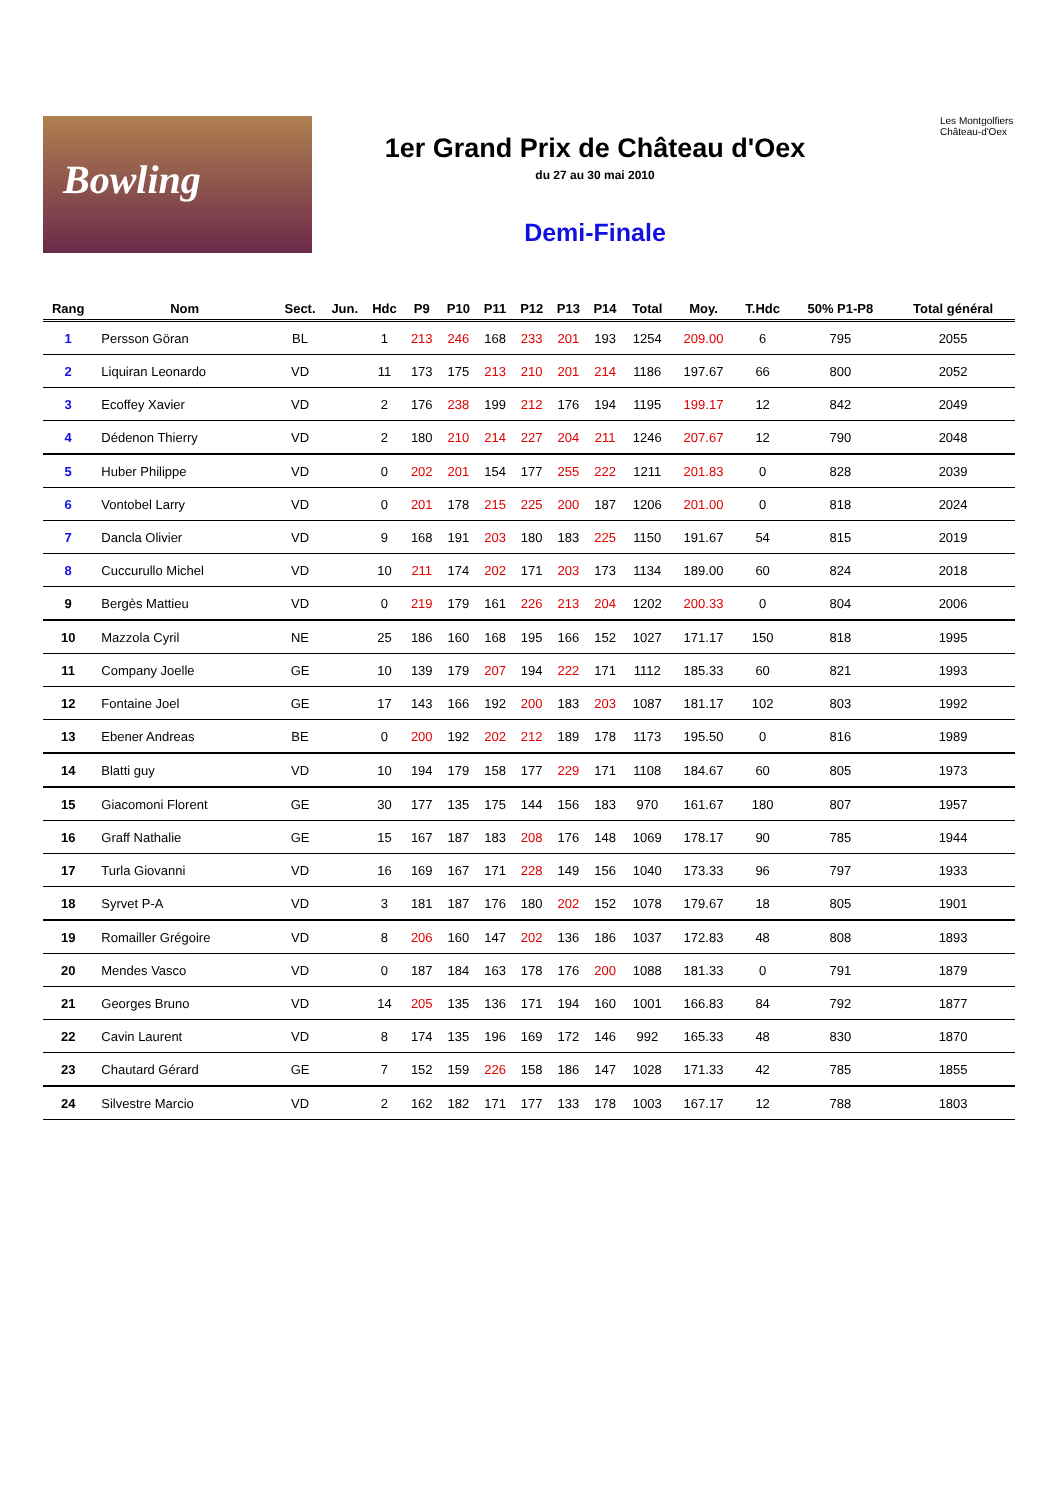Bowling
1er Grand Prix de Château d'Oex
du 27 au 30 mai 2010
Demi-Finale
Les Montgolfiers
Château-d'Oex
| Rang | Nom | Sect. | Jun. | Hdc | P9 | P10 | P11 | P12 | P13 | P14 | Total | Moy. | T.Hdc | 50% P1-P8 | Total général |
| --- | --- | --- | --- | --- | --- | --- | --- | --- | --- | --- | --- | --- | --- | --- | --- |
| 1 | Persson Göran | BL | | 1 | 213 | 246 | 168 | 233 | 201 | 193 | 1254 | 209.00 | 6 | 795 | 2055 |
| 2 | Liquiran Leonardo | VD | | 11 | 173 | 175 | 213 | 210 | 201 | 214 | 1186 | 197.67 | 66 | 800 | 2052 |
| 3 | Ecoffey Xavier | VD | | 2 | 176 | 238 | 199 | 212 | 176 | 194 | 1195 | 199.17 | 12 | 842 | 2049 |
| 4 | Dédenon Thierry | VD | | 2 | 180 | 210 | 214 | 227 | 204 | 211 | 1246 | 207.67 | 12 | 790 | 2048 |
| 5 | Huber Philippe | VD | | 0 | 202 | 201 | 154 | 177 | 255 | 222 | 1211 | 201.83 | 0 | 828 | 2039 |
| 6 | Vontobel Larry | VD | | 0 | 201 | 178 | 215 | 225 | 200 | 187 | 1206 | 201.00 | 0 | 818 | 2024 |
| 7 | Dancla Olivier | VD | | 9 | 168 | 191 | 203 | 180 | 183 | 225 | 1150 | 191.67 | 54 | 815 | 2019 |
| 8 | Cuccurullo Michel | VD | | 10 | 211 | 174 | 202 | 171 | 203 | 173 | 1134 | 189.00 | 60 | 824 | 2018 |
| 9 | Bergès Mattieu | VD | | 0 | 219 | 179 | 161 | 226 | 213 | 204 | 1202 | 200.33 | 0 | 804 | 2006 |
| 10 | Mazzola Cyril | NE | | 25 | 186 | 160 | 168 | 195 | 166 | 152 | 1027 | 171.17 | 150 | 818 | 1995 |
| 11 | Company Joelle | GE | | 10 | 139 | 179 | 207 | 194 | 222 | 171 | 1112 | 185.33 | 60 | 821 | 1993 |
| 12 | Fontaine Joel | GE | | 17 | 143 | 166 | 192 | 200 | 183 | 203 | 1087 | 181.17 | 102 | 803 | 1992 |
| 13 | Ebener Andreas | BE | | 0 | 200 | 192 | 202 | 212 | 189 | 178 | 1173 | 195.50 | 0 | 816 | 1989 |
| 14 | Blatti guy | VD | | 10 | 194 | 179 | 158 | 177 | 229 | 171 | 1108 | 184.67 | 60 | 805 | 1973 |
| 15 | Giacomoni Florent | GE | | 30 | 177 | 135 | 175 | 144 | 156 | 183 | 970 | 161.67 | 180 | 807 | 1957 |
| 16 | Graff Nathalie | GE | | 15 | 167 | 187 | 183 | 208 | 176 | 148 | 1069 | 178.17 | 90 | 785 | 1944 |
| 17 | Turla Giovanni | VD | | 16 | 169 | 167 | 171 | 228 | 149 | 156 | 1040 | 173.33 | 96 | 797 | 1933 |
| 18 | Syrvet P-A | VD | | 3 | 181 | 187 | 176 | 180 | 202 | 152 | 1078 | 179.67 | 18 | 805 | 1901 |
| 19 | Romailler Grégoire | VD | | 8 | 206 | 160 | 147 | 202 | 136 | 186 | 1037 | 172.83 | 48 | 808 | 1893 |
| 20 | Mendes Vasco | VD | | 0 | 187 | 184 | 163 | 178 | 176 | 200 | 1088 | 181.33 | 0 | 791 | 1879 |
| 21 | Georges Bruno | VD | | 14 | 205 | 135 | 136 | 171 | 194 | 160 | 1001 | 166.83 | 84 | 792 | 1877 |
| 22 | Cavin Laurent | VD | | 8 | 174 | 135 | 196 | 169 | 172 | 146 | 992 | 165.33 | 48 | 830 | 1870 |
| 23 | Chautard Gérard | GE | | 7 | 152 | 159 | 226 | 158 | 186 | 147 | 1028 | 171.33 | 42 | 785 | 1855 |
| 24 | Silvestre Marcio | VD | | 2 | 162 | 182 | 171 | 177 | 133 | 178 | 1003 | 167.17 | 12 | 788 | 1803 |